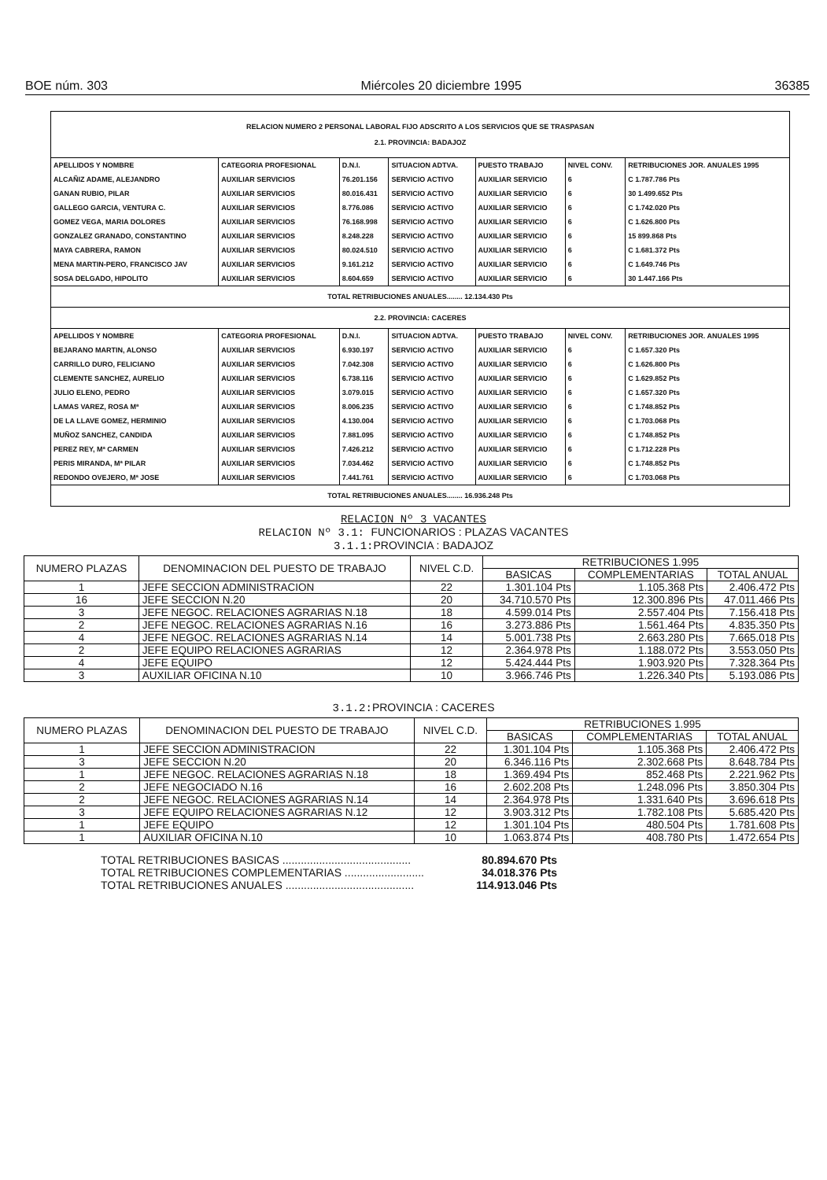BOE núm. 303 Miércoles 20 diciembre 1995 36385
| RELACION NUMERO 2 PERSONAL LABORAL FIJO ADSCRITO A LOS SERVICIOS QUE SE TRASPASAN 2.1. PROVINCIA: BADAJOZ | | | | | | |
| APELLIDOS Y NOMBRE | CATEGORIA PROFESIONAL | D.N.I. | SITUACION ADTVA. | PUESTO TRABAJO | NIVEL CONV. | RETRIBUCIONES JOR. ANUALES 1995 |
| ALCAÑIZ ADAME, ALEJANDRO | AUXILIAR SERVICIOS | 76.201.156 | SERVICIO ACTIVO | AUXILIAR SERVICIO | 6 | C 1.787.786 Pts |
| GANAN RUBIO, PILAR | AUXILIAR SERVICIOS | 80.016.431 | SERVICIO ACTIVO | AUXILIAR SERVICIO | 6 | 30 1.499.652 Pts |
| GALLEGO GARCIA, VENTURA C. | AUXILIAR SERVICIOS | 8.776.086 | SERVICIO ACTIVO | AUXILIAR SERVICIO | 6 | C 1.742.020 Pts |
| GOMEZ VEGA, MARIA DOLORES | AUXILIAR SERVICIOS | 76.168.998 | SERVICIO ACTIVO | AUXILIAR SERVICIO | 6 | C 1.626.800 Pts |
| GONZALEZ GRANADO, CONSTANTINO | AUXILIAR SERVICIOS | 8.248.228 | SERVICIO ACTIVO | AUXILIAR SERVICIO | 6 | 15 899.868 Pts |
| MAYA CABRERA, RAMON | AUXILIAR SERVICIOS | 80.024.510 | SERVICIO ACTIVO | AUXILIAR SERVICIO | 6 | C 1.681.372 Pts |
| MENA MARTIN-PERO, FRANCISCO JAV | AUXILIAR SERVICIOS | 9.161.212 | SERVICIO ACTIVO | AUXILIAR SERVICIO | 6 | C 1.649.746 Pts |
| SOSA DELGADO, HIPOLITO | AUXILIAR SERVICIOS | 8.604.659 | SERVICIO ACTIVO | AUXILIAR SERVICIO | 6 | 30 1.447.166 Pts |
| TOTAL RETRIBUCIONES ANUALES........ 12.134.430 Pts | | | | | | |
| 2.2. PROVINCIA: CACERES | | | | | | |
| APELLIDOS Y NOMBRE | CATEGORIA PROFESIONAL | D.N.I. | SITUACION ADTVA. | PUESTO TRABAJO | NIVEL CONV. | RETRIBUCIONES JOR. ANUALES 1995 |
| BEJARANO MARTIN, ALONSO | AUXILIAR SERVICIOS | 6.930.197 | SERVICIO ACTIVO | AUXILIAR SERVICIO | 6 | C 1.657.320 Pts |
| CARRILLO DURO, FELICIANO | AUXILIAR SERVICIOS | 7.042.308 | SERVICIO ACTIVO | AUXILIAR SERVICIO | 6 | C 1.626.800 Pts |
| CLEMENTE SANCHEZ, AURELIO | AUXILIAR SERVICIOS | 6.738.116 | SERVICIO ACTIVO | AUXILIAR SERVICIO | 6 | C 1.629.852 Pts |
| JULIO ELENO, PEDRO | AUXILIAR SERVICIOS | 3.079.015 | SERVICIO ACTIVO | AUXILIAR SERVICIO | 6 | C 1.657.320 Pts |
| LAMAS VAREZ, ROSA Mª | AUXILIAR SERVICIOS | 8.006.235 | SERVICIO ACTIVO | AUXILIAR SERVICIO | 6 | C 1.748.852 Pts |
| DE LA LLAVE GOMEZ, HERMINIO | AUXILIAR SERVICIOS | 4.130.004 | SERVICIO ACTIVO | AUXILIAR SERVICIO | 6 | C 1.703.068 Pts |
| MUÑOZ SANCHEZ, CANDIDA | AUXILIAR SERVICIOS | 7.881.095 | SERVICIO ACTIVO | AUXILIAR SERVICIO | 6 | C 1.748.852 Pts |
| PEREZ REY, Mª CARMEN | AUXILIAR SERVICIOS | 7.426.212 | SERVICIO ACTIVO | AUXILIAR SERVICIO | 6 | C 1.712.228 Pts |
| PERIS MIRANDA, Mª PILAR | AUXILIAR SERVICIOS | 7.034.462 | SERVICIO ACTIVO | AUXILIAR SERVICIO | 6 | C 1.748.852 Pts |
| REDONDO OVEJERO, Mª JOSE | AUXILIAR SERVICIOS | 7.441.761 | SERVICIO ACTIVO | AUXILIAR SERVICIO | 6 | C 1.703.068 Pts |
| TOTAL RETRIBUCIONES ANUALES........ 16.936.248 Pts | | | | | | |
RELACION Nº 3 VACANTES
RELACION Nº 3.1: FUNCIONARIOS : PLAZAS VACANTES
3.1.1:PROVINCIA : BADAJOZ
| NUMERO PLAZAS | DENOMINACION DEL PUESTO DE TRABAJO | NIVEL C.D. | RETRIBUCIONES 1.995 | | |
| --- | --- | --- | --- | --- | --- |
| | | | BASICAS | COMPLEMENTARIAS | TOTAL ANUAL |
| 1 | JEFE SECCION ADMINISTRACION | 22 | 1.301.104 Pts | 1.105.368 Pts | 2.406.472 Pts |
| 16 | JEFE SECCION N.20 | 20 | 34.710.570 Pts | 12.300.896 Pts | 47.011.466 Pts |
| 3 | JEFE NEGOC. RELACIONES AGRARIAS N.18 | 18 | 4.599.014 Pts | 2.557.404 Pts | 7.156.418 Pts |
| 2 | JEFE NEGOC. RELACIONES AGRARIAS N.16 | 16 | 3.273.886 Pts | 1.561.464 Pts | 4.835.350 Pts |
| 4 | JEFE NEGOC. RELACIONES AGRARIAS N.14 | 14 | 5.001.738 Pts | 2.663.280 Pts | 7.665.018 Pts |
| 2 | JEFE EQUIPO RELACIONES AGRARIAS | 12 | 2.364.978 Pts | 1.188.072 Pts | 3.553.050 Pts |
| 4 | JEFE EQUIPO | 12 | 5.424.444 Pts | 1.903.920 Pts | 7.328.364 Pts |
| 3 | AUXILIAR OFICINA N.10 | 10 | 3.966.746 Pts | 1.226.340 Pts | 5.193.086 Pts |
3.1.2:PROVINCIA : CACERES
| NUMERO PLAZAS | DENOMINACION DEL PUESTO DE TRABAJO | NIVEL C.D. | RETRIBUCIONES 1.995 | | |
| --- | --- | --- | --- | --- | --- |
| | | | BASICAS | COMPLEMENTARIAS | TOTAL ANUAL |
| 1 | JEFE SECCION ADMINISTRACION | 22 | 1.301.104 Pts | 1.105.368 Pts | 2.406.472 Pts |
| 3 | JEFE SECCION N.20 | 20 | 6.346.116 Pts | 2.302.668 Pts | 8.648.784 Pts |
| 1 | JEFE NEGOC. RELACIONES AGRARIAS N.18 | 18 | 1.369.494 Pts | 852.468 Pts | 2.221.962 Pts |
| 2 | JEFE NEGOCIADO N.16 | 16 | 2.602.208 Pts | 1.248.096 Pts | 3.850.304 Pts |
| 2 | JEFE NEGOC. RELACIONES AGRARIAS N.14 | 14 | 2.364.978 Pts | 1.331.640 Pts | 3.696.618 Pts |
| 3 | JEFE EQUIPO RELACIONES AGRARIAS N.12 | 12 | 3.903.312 Pts | 1.782.108 Pts | 5.685.420 Pts |
| 1 | JEFE EQUIPO | 12 | 1.301.104 Pts | 480.504 Pts | 1.781.608 Pts |
| 1 | AUXILIAR OFICINA N.10 | 10 | 1.063.874 Pts | 408.780 Pts | 1.472.654 Pts |
TOTAL RETRIBUCIONES BASICAS .......................................... 80.894.670 Pts
TOTAL RETRIBUCIONES COMPLEMENTARIAS .......................... 34.018.376 Pts
TOTAL RETRIBUCIONES ANUALES .......................................... 114.913.046 Pts